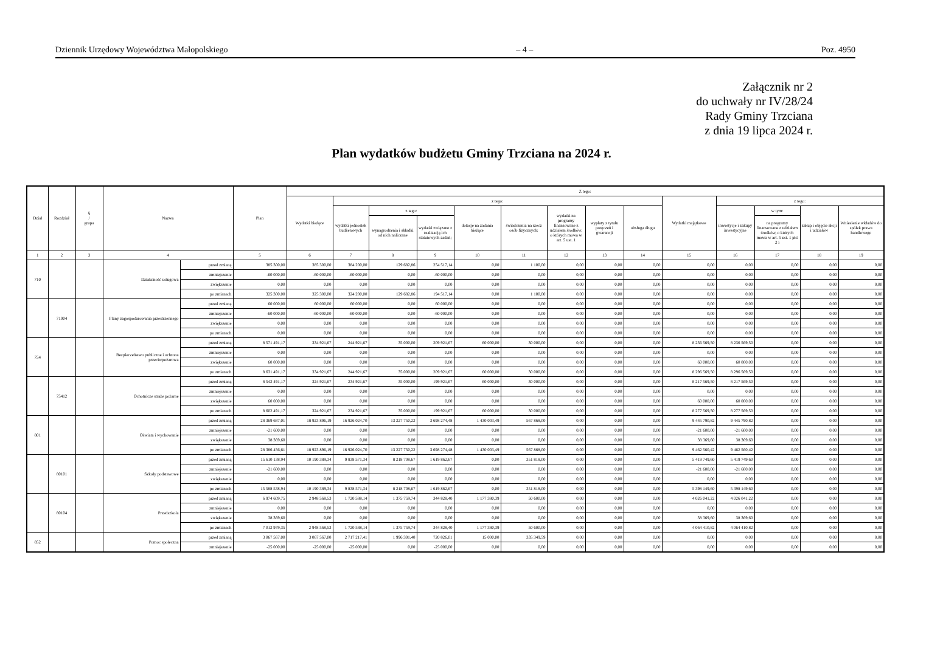Dziennik Urzędowy Województwa Małopolskiego – 4 – Poz. 4950
Załącznik nr 2
do uchwały nr IV/28/24
Rady Gminy Trzciana
z dnia 19 lipca 2024 r.
Plan wydatków budżetu Gminy Trzciana na 2024 r.
| Dział | Rozdział | § / grupa | Nazwa | | Plan | Z tego: | | | | | | | | | | | | | |
| --- | --- | --- | --- | --- | --- | --- | --- | --- | --- | --- | --- | --- | --- | --- | --- | --- | --- | --- | --- |
| | | | | | | Wydatki bieżące | z tego: | | | | | | | | Wydatki majątkowe | z tego: | | | |
| | | | | | | | wydatki jednostek budżetowych | z tego: | | dotacje na zadania bieżące | świadczenia na rzecz osób fizycznych; | wydatki na programy finansowane z udziałem środków, o których mowa w art. 5 ust. 1 | wypłaty z tytułu poręczeń i gwarancji | obsługa długu | | inwestycje i zakupy inwestycyjne | w tym: | zakup i objęcie akcji i udziałów | Wniesienie wkładów do spółek prawa handlowego |
| | | | | | | | | wynagrodzenia i składki od nich naliczane | wydatki związane z realizacją ich statutowych zadań; | | | | | | | | na programy finansowane z udziałem środków, o których mowa w art. 5 ust. 1 pkt 2 i | | |
| 1 | 2 | 3 | 4 | | 5 | 6 | 7 | 8 | 9 | 10 | 11 | 12 | 13 | 14 | 15 | 16 | 17 | 18 | 19 |
| 710 | | | Działalność usługowa | przed zmianą | 385 300,00 | 385 300,00 | 384 200,00 | 129 682,86 | 254 517,14 | 0,00 | 1 100,00 | 0,00 | 0,00 | 0,00 | 0,00 | 0,00 | 0,00 | 0,00 | 0,00 |
| | | | | zmniejszenie | -60 000,00 | -60 000,00 | -60 000,00 | 0,00 | -60 000,00 | 0,00 | 0,00 | 0,00 | 0,00 | 0,00 | 0,00 | 0,00 | 0,00 | 0,00 | 0,00 |
| | | | | zwiększenie | 0,00 | 0,00 | 0,00 | 0,00 | 0,00 | 0,00 | 0,00 | 0,00 | 0,00 | 0,00 | 0,00 | 0,00 | 0,00 | 0,00 | 0,00 |
| | | | | po zmianach | 325 300,00 | 325 300,00 | 324 200,00 | 129 682,86 | 194 517,14 | 0,00 | 1 100,00 | 0,00 | 0,00 | 0,00 | 0,00 | 0,00 | 0,00 | 0,00 | 0,00 |
| | 71004 | | Plany zagospodarowania przestrzennego | przed zmianą | 60 000,00 | 60 000,00 | 60 000,00 | 0,00 | 60 000,00 | 0,00 | 0,00 | 0,00 | 0,00 | 0,00 | 0,00 | 0,00 | 0,00 | 0,00 | 0,00 |
| | | | | zmniejszenie | -60 000,00 | -60 000,00 | -60 000,00 | 0,00 | -60 000,00 | 0,00 | 0,00 | 0,00 | 0,00 | 0,00 | 0,00 | 0,00 | 0,00 | 0,00 | 0,00 |
| | | | | zwiększenie | 0,00 | 0,00 | 0,00 | 0,00 | 0,00 | 0,00 | 0,00 | 0,00 | 0,00 | 0,00 | 0,00 | 0,00 | 0,00 | 0,00 | 0,00 |
| | | | | po zmianach | 0,00 | 0,00 | 0,00 | 0,00 | 0,00 | 0,00 | 0,00 | 0,00 | 0,00 | 0,00 | 0,00 | 0,00 | 0,00 | 0,00 | 0,00 |
| 754 | | | Bezpieczeństwo publiczne i ochrona przeciwpożarowa | przed zmianą | 8 571 491,17 | 334 921,67 | 244 921,67 | 35 000,00 | 209 921,67 | 60 000,00 | 30 000,00 | 0,00 | 0,00 | 0,00 | 8 236 569,50 | 8 236 569,50 | 0,00 | 0,00 | 0,00 |
| | | | | zmniejszenie | 0,00 | 0,00 | 0,00 | 0,00 | 0,00 | 0,00 | 0,00 | 0,00 | 0,00 | 0,00 | 0,00 | 0,00 | 0,00 | 0,00 | 0,00 |
| | | | | zwiększenie | 60 000,00 | 0,00 | 0,00 | 0,00 | 0,00 | 0,00 | 0,00 | 0,00 | 0,00 | 0,00 | 60 000,00 | 60 000,00 | 0,00 | 0,00 | 0,00 |
| | | | | po zmianach | 8 631 491,17 | 334 921,67 | 244 921,67 | 35 000,00 | 209 921,67 | 60 000,00 | 30 000,00 | 0,00 | 0,00 | 0,00 | 8 296 569,50 | 8 296 569,50 | 0,00 | 0,00 | 0,00 |
| | 75412 | | Ochotnicze straże pożarne | przed zmianą | 8 542 491,17 | 324 921,67 | 234 921,67 | 35 000,00 | 199 921,67 | 60 000,00 | 30 000,00 | 0,00 | 0,00 | 0,00 | 8 217 569,50 | 8 217 569,50 | 0,00 | 0,00 | 0,00 |
| | | | | zmniejszenie | 0,00 | 0,00 | 0,00 | 0,00 | 0,00 | 0,00 | 0,00 | 0,00 | 0,00 | 0,00 | 0,00 | 0,00 | 0,00 | 0,00 | 0,00 |
| | | | | zwiększenie | 60 000,00 | 0,00 | 0,00 | 0,00 | 0,00 | 0,00 | 0,00 | 0,00 | 0,00 | 0,00 | 60 000,00 | 60 000,00 | 0,00 | 0,00 | 0,00 |
| | | | | po zmianach | 8 602 491,17 | 324 921,67 | 234 921,67 | 35 000,00 | 199 921,67 | 60 000,00 | 30 000,00 | 0,00 | 0,00 | 0,00 | 8 277 569,50 | 8 277 569,50 | 0,00 | 0,00 | 0,00 |
| 801 | | | Oświata i wychowanie | przed zmianą | 28 369 687,01 | 18 923 896,19 | 16 926 024,70 | 13 227 750,22 | 3 698 274,48 | 1 430 003,49 | 567 868,00 | 0,00 | 0,00 | 0,00 | 9 445 790,82 | 9 445 790,82 | 0,00 | 0,00 | 0,00 |
| | | | | zmniejszenie | -21 600,00 | 0,00 | 0,00 | 0,00 | 0,00 | 0,00 | 0,00 | 0,00 | 0,00 | 0,00 | -21 600,00 | -21 600,00 | 0,00 | 0,00 | 0,00 |
| | | | | zwiększenie | 38 369,60 | 0,00 | 0,00 | 0,00 | 0,00 | 0,00 | 0,00 | 0,00 | 0,00 | 0,00 | 38 369,60 | 38 369,60 | 0,00 | 0,00 | 0,00 |
| | | | | po zmianach | 28 386 456,61 | 18 923 896,19 | 16 926 024,70 | 13 227 750,22 | 3 698 274,48 | 1 430 003,49 | 567 868,00 | 0,00 | 0,00 | 0,00 | 9 462 560,42 | 9 462 560,42 | 0,00 | 0,00 | 0,00 |
| | 80101 | | Szkoły podstawowe | przed zmianą | 15 610 138,94 | 10 190 389,34 | 9 838 571,34 | 8 218 708,67 | 1 619 862,67 | 0,00 | 351 818,00 | 0,00 | 0,00 | 0,00 | 5 419 749,60 | 5 419 749,60 | 0,00 | 0,00 | 0,00 |
| | | | | zmniejszenie | -21 600,00 | 0,00 | 0,00 | 0,00 | 0,00 | 0,00 | 0,00 | 0,00 | 0,00 | 0,00 | -21 600,00 | -21 600,00 | 0,00 | 0,00 | 0,00 |
| | | | | zwiększenie | 0,00 | 0,00 | 0,00 | 0,00 | 0,00 | 0,00 | 0,00 | 0,00 | 0,00 | 0,00 | 0,00 | 0,00 | 0,00 | 0,00 | 0,00 |
| | | | | po zmianach | 15 588 538,94 | 10 190 389,34 | 9 838 571,34 | 8 218 708,67 | 1 619 862,67 | 0,00 | 351 818,00 | 0,00 | 0,00 | 0,00 | 5 398 149,60 | 5 398 149,60 | 0,00 | 0,00 | 0,00 |
| | 80104 | | Przedszkola | przed zmianą | 6 974 609,75 | 2 948 568,53 | 1 720 588,14 | 1 375 759,74 | 344 828,40 | 1 177 380,39 | 50 600,00 | 0,00 | 0,00 | 0,00 | 4 026 041,22 | 4 026 041,22 | 0,00 | 0,00 | 0,00 |
| | | | | zmniejszenie | 0,00 | 0,00 | 0,00 | 0,00 | 0,00 | 0,00 | 0,00 | 0,00 | 0,00 | 0,00 | 0,00 | 0,00 | 0,00 | 0,00 | 0,00 |
| | | | | zwiększenie | 38 369,60 | 0,00 | 0,00 | 0,00 | 0,00 | 0,00 | 0,00 | 0,00 | 0,00 | 0,00 | 38 369,60 | 38 369,60 | 0,00 | 0,00 | 0,00 |
| | | | | po zmianach | 7 012 979,35 | 2 948 568,53 | 1 720 588,14 | 1 375 759,74 | 344 828,40 | 1 177 380,39 | 50 600,00 | 0,00 | 0,00 | 0,00 | 4 064 410,82 | 4 064 410,82 | 0,00 | 0,00 | 0,00 |
| 852 | | | Pomoc społeczna | przed zmianą | 3 067 567,00 | 3 067 567,00 | 2 717 217,41 | 1 996 391,40 | 720 826,01 | 15 000,00 | 335 349,59 | 0,00 | 0,00 | 0,00 | 0,00 | 0,00 | 0,00 | 0,00 | 0,00 |
| | | | | zmniejszenie | -25 000,00 | -25 000,00 | -25 000,00 | 0,00 | -25 000,00 | 0,00 | 0,00 | 0,00 | 0,00 | 0,00 | 0,00 | 0,00 | 0,00 | 0,00 | 0,00 |